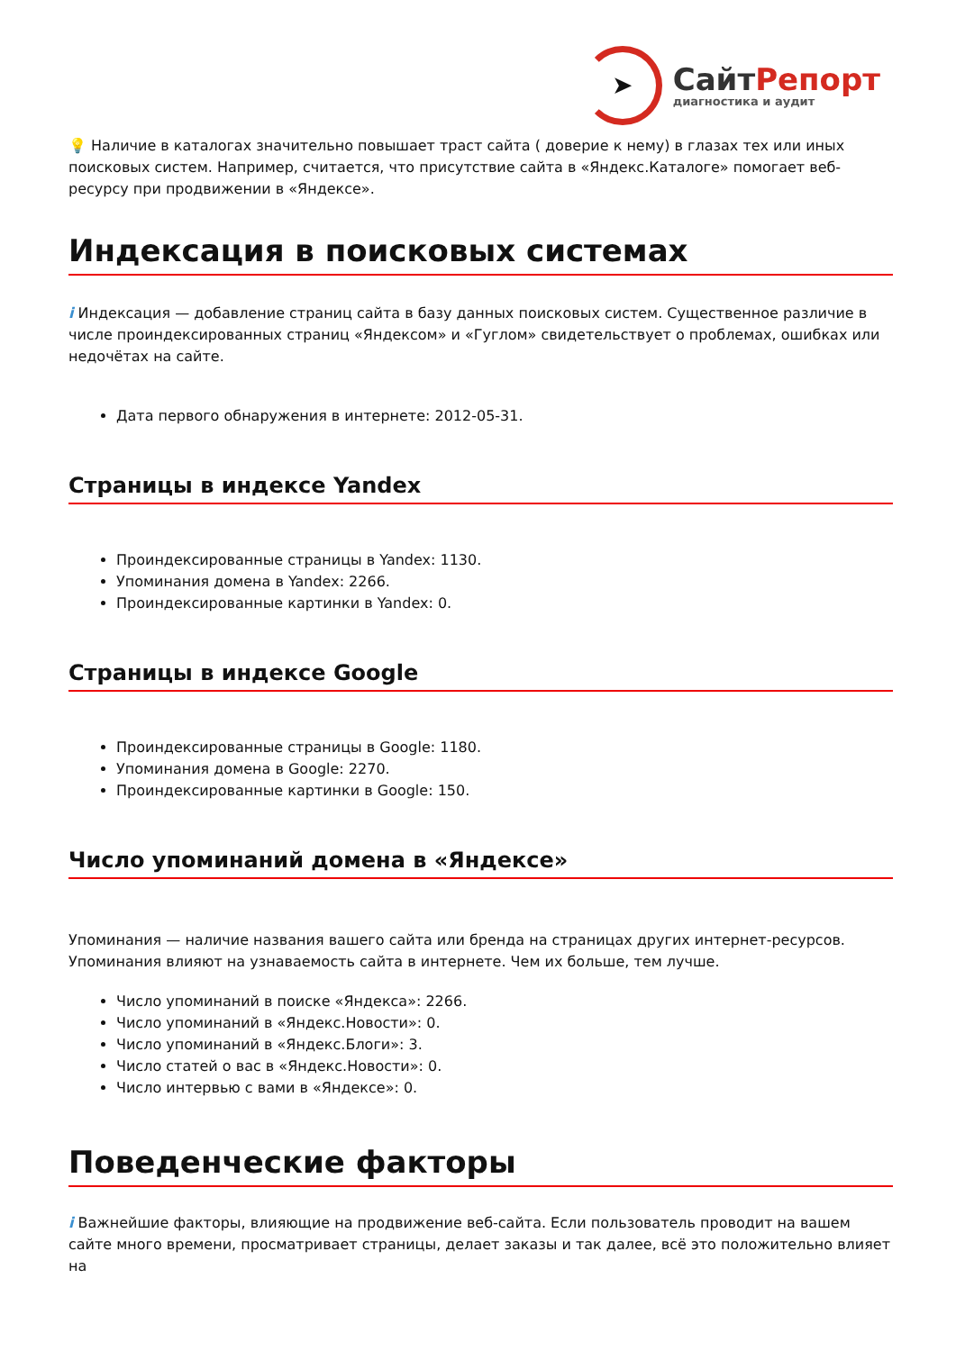➤
СайтРепорт
диагностика и аудит
💡 Наличие в каталогах значительно повышает траст сайта ( доверие к нему) в глазах тех или иных поисковых систем. Например, считается, что присутствие сайта в «Яндекс.Каталоге» помогает веб-ресурсу при продвижении в «Яндексе».
Индексация в поисковых системах
i Индексация — добавление страниц сайта в базу данных поисковых систем. Существенное различие в числе проиндексированных страниц «Яндексом» и «Гуглом» свидетельствует о проблемах, ошибках или недочётах на сайте.
Дата первого обнаружения в интернете: 2012-05-31.
Страницы в индексе Yandex
Проиндексированные страницы в Yandex: 1130.
Упоминания домена в Yandex: 2266.
Проиндексированные картинки в Yandex: 0.
Страницы в индексе Google
Проиндексированные страницы в Google: 1180.
Упоминания домена в Google: 2270.
Проиндексированные картинки в Google: 150.
Число упоминаний домена в «Яндексе»
Упоминания — наличие названия вашего сайта или бренда на страницах других интернет-ресурсов. Упоминания влияют на узнаваемость сайта в интернете. Чем их больше, тем лучше.
Число упоминаний в поиске «Яндекса»: 2266.
Число упоминаний в «Яндекс.Новости»: 0.
Число упоминаний в «Яндекс.Блоги»: 3.
Число статей о вас в «Яндекс.Новости»: 0.
Число интервью с вами в «Яндексе»: 0.
Поведенческие факторы
i Важнейшие факторы, влияющие на продвижение веб-сайта. Если пользователь проводит на вашем сайте много времени, просматривает страницы, делает заказы и так далее, всё это положительно влияет на